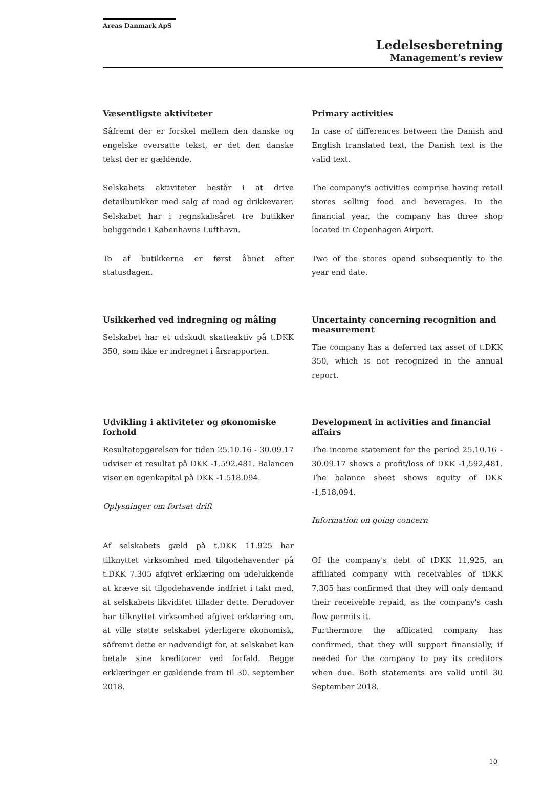Areas Danmark ApS
Ledelsesberetning
Management’s review
Væsentligste aktiviteter
Såfremt der er forskel mellem den danske og engelske oversatte tekst, er det den danske tekst der er gældende.
Selskabets aktiviteter består i at drive detailbutikker med salg af mad og drikkevarer. Selskabet har i regnskabsåret tre butikker beliggende i Københavns Lufthavn.
To af butikkerne er først åbnet efter statusdagen.
Primary activities
In case of differences between the Danish and English translated text, the Danish text is the valid text.
The company's activities comprise having retail stores selling food and beverages. In the financial year, the company has three shop located in Copenhagen Airport.
Two of the stores opend subsequently to the year end date.
Usikkerhed ved indregning og måling
Selskabet har et udskudt skatteaktiv på t.DKK 350, som ikke er indregnet i årsrapporten.
Uncertainty concerning recognition and measurement
The company has a deferred tax asset of t.DKK 350, which is not recognized in the annual report.
Udvikling i aktiviteter og økonomiske forhold
Resultatopgørelsen for tiden 25.10.16 - 30.09.17 udviser et resultat på DKK -1.592.481. Balancen viser en egenkapital på DKK -1.518.094.
Oplysninger om fortsat drift
Af selskabets gæld på t.DKK 11.925 har tilknyttet virksomhed med tilgodehavender på t.DKK 7.305 afgivet erklæring om udelukkende at kræve sit tilgodehavende indfriet i takt med, at selskabets likviditet tillader dette. Derudover har tilknyttet virksomhed afgivet erklæring om, at ville støtte selskabet yderligere økonomisk, såfremt dette er nødvendigt for, at selskabet kan betale sine kreditorer ved forfald. Begge erklæringer er gældende frem til 30. september 2018.
Development in activities and financial affairs
The income statement for the period 25.10.16 - 30.09.17 shows a profit/loss of DKK -1,592,481. The balance sheet shows equity of DKK -1,518,094.
Information on going concern
Of the company's debt of tDKK 11,925, an affiliated company with receivables of tDKK 7,305 has confirmed that they will only demand their receiveble repaid, as the company's cash flow permits it.
Furthermore the afflicated company has confirmed, that they will support finansially, if needed for the company to pay its creditors when due. Both statements are valid until 30 September 2018.
10